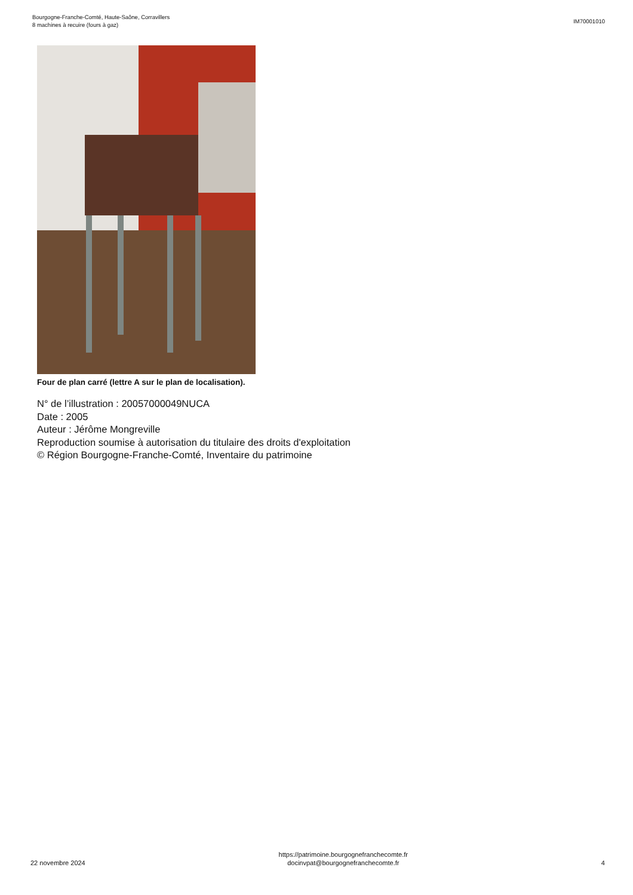Bourgogne-Franche-Comté, Haute-Saône, Corravillers
8 machines à recuire (fours à gaz)
IM70001010
Four de plan carré (lettre A sur le plan de localisation).
N° de l’illustration : 20057000049NUCA
Date : 2005
Auteur : Jérôme Mongreville
Reproduction soumise à autorisation du titulaire des droits d'exploitation
© Région Bourgogne-Franche-Comté, Inventaire du patrimoine
22 novembre 2024
https://patrimoine.bourgognefranchecomte.fr
docinvpat@bourgognefranchecomte.fr
4